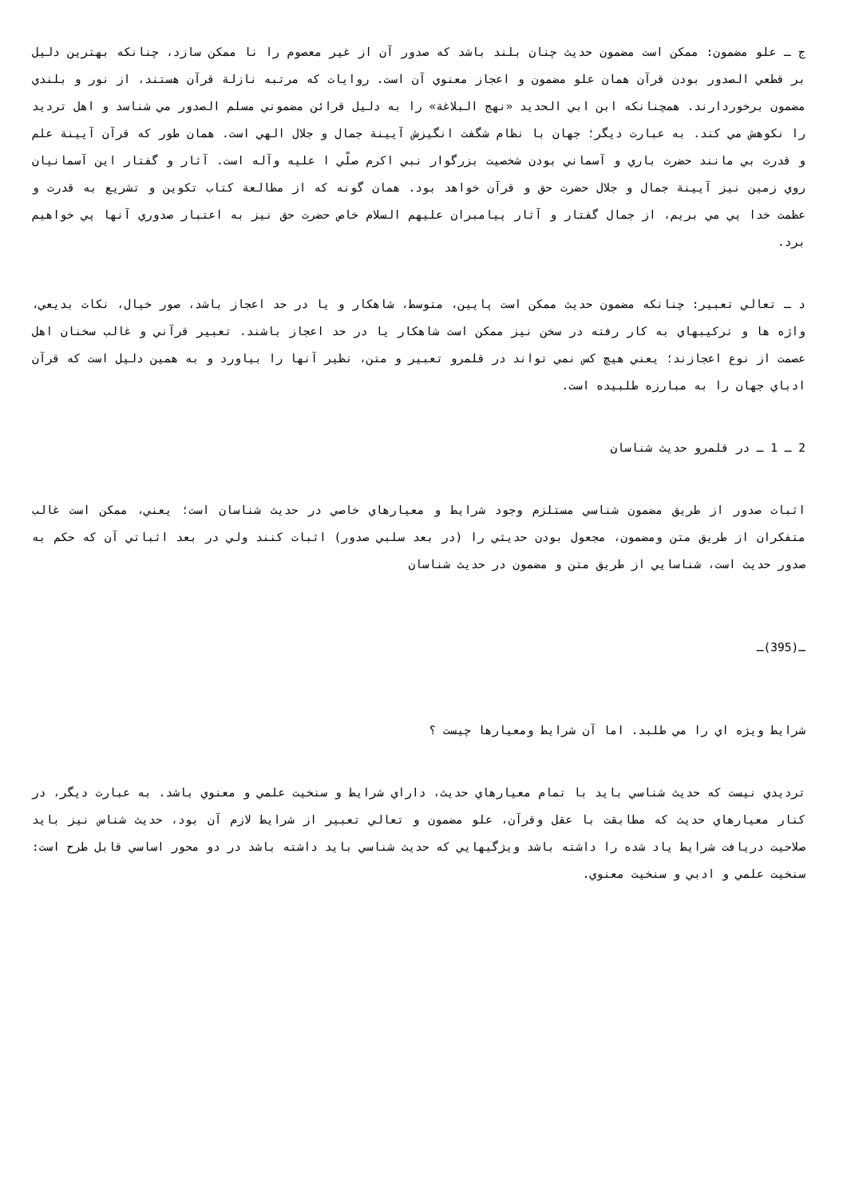ج ـ علو مضمون: ممكن است مضمون حديث چنان بلند باشد كه صدور آن از غير معصوم را نا ممكن سازد، چنانكه بهترين دليل بر قطعي الصدور بودن قرآن همان علو مضمون و اعجاز معنوي آن است. روايات كه مرتبه نازلة قرآن هستند، از نور و بلندي مضمون برخوردارند. همچنانكه ابن ابي الحديد «نهج البلاغة» را به دليل قرائن مضموني مسلم الصدور مي شناسد و اهل ترديد را نكوهش مي كند. به عبارت ديگر؛ جهان با نظام شگفت انگيزش آيينة جمال و جلال الهي است. همان طور كه قرآن آيينة علم و قدرت بي مانند حضرت باري و آسماني بودن شخصيت بزرگوار نبي اكرم صلّي ا عليه وآله است. آثار و گفتار اين آسمانيان روي زمين نيز آيينة جمال و جلال حضرت حق و قرآن خواهد بود. همان گونه كه از مطالعة كتاب تكوين و تشريع به قدرت و عظمت خدا پي مي بريم، از جمال گفتار و آثار پيامبران عليهم السلام خاص حضرت حق نيز به اعتبار صدوري آنها پي خواهيم برد.
د ـ تعالي تعبير: چنانكه مضمون حديث ممكن است پايين، متوسط، شاهكار و يا در حد اعجاز باشد، صور خيال، نكات بديعي، واژه ها و تركيبهاي به كار رفته در سخن نيز ممكن است شاهكار يا در حد اعجاز باشند. تعبير قرآني و غالب سخنان اهل عصمت از نوع اعجازند؛ يعني هيچ كس نمي تواند در قلمرو تعبير و متن، نظير آنها را بياورد و به همين دليل است كه قرآن ادباي جهان را به مبارزه طلبيده است.
2 ـ 1 ـ در قلمرو حديث شناسان
اثبات صدور از طريق مضمون شناسي مستلزم وجود شرايط و معيارهاي خاصي در حديث شناسان است؛ يعني، ممكن است غالب متفكران از طريق متن ومضمون، مجعول بودن حديثي را (در بعد سلبي صدور) اثبات كنند ولي در بعد اثباتي آن كه حكم به صدور حديث است، شناسايي از طريق متن و مضمون در حديث شناسان
ـ(395)ـ
شرايط ويژه اي را مي طلبد. اما آن شرايط ومعيارها چيست ؟
ترديدي نيست كه حديث شناسي بايد با تمام معيارهاي حديث، داراي شرايط و سنخيت علمي و معنوي باشد. به عبارت ديگر، در كنار معيارهاي حديث كه مطابقت با عقل وقرآن، علو مضمون و تعالي تعبير از شرايط لازم آن بود، حديث شناس نيز بايد صلاحيت دريافت شرايط ياد شده را داشته باشد ويژگيهايي كه حديث شناسي بايد داشته باشد در دو محور اساسي قابل طرح است: سنخيت علمي و ادبي و سنخيت معنوي.